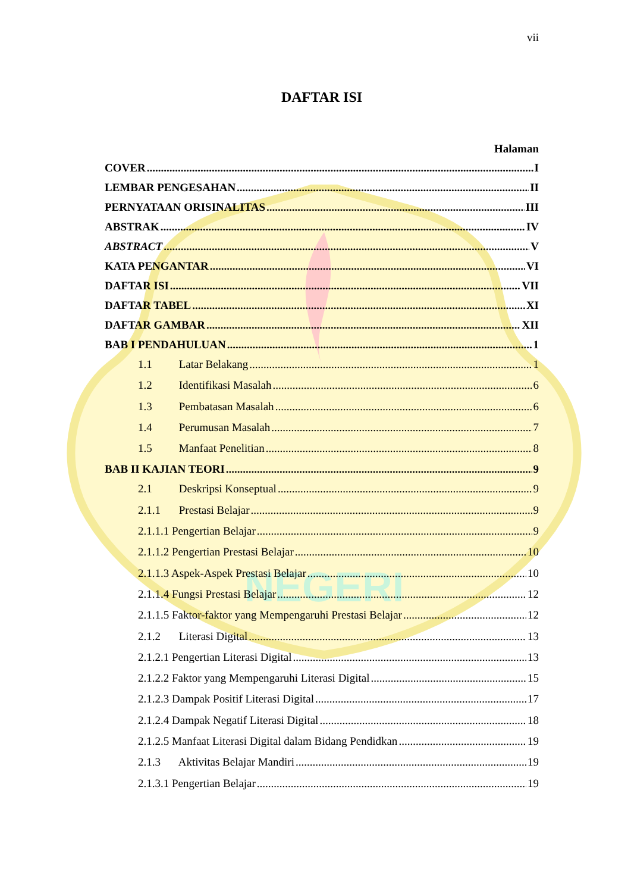NEGERI
vii
DAFTAR ISI
Halaman
COVER I
LEMBAR PENGESAHAN II
PERNYATAAN ORISINALITAS III
ABSTRAK IV
ABSTRACT V
KATA PENGANTAR VI
DAFTAR ISI VII
DAFTAR TABEL XI
DAFTAR GAMBAR XII
BAB I PENDAHULUAN 1
1.1 Latar Belakang 1
1.2 Identifikasi Masalah 6
1.3 Pembatasan Masalah 6
1.4 Perumusan Masalah 7
1.5 Manfaat Penelitian 8
BAB II KAJIAN TEORI 9
2.1 Deskripsi Konseptual 9
2.1.1 Prestasi Belajar 9
2.1.1.1 Pengertian Belajar 9
2.1.1.2 Pengertian Prestasi Belajar 10
2.1.1.3 Aspek-Aspek Prestasi Belajar 10
2.1.1.4 Fungsi Prestasi Belajar 12
2.1.1.5 Faktor-faktor yang Mempengaruhi Prestasi Belajar 12
2.1.2 Literasi Digital 13
2.1.2.1 Pengertian Literasi Digital 13
2.1.2.2 Faktor yang Mempengaruhi Literasi Digital 15
2.1.2.3 Dampak Positif Literasi Digital 17
2.1.2.4 Dampak Negatif Literasi Digital 18
2.1.2.5 Manfaat Literasi Digital dalam Bidang Pendidkan 19
2.1.3 Aktivitas Belajar Mandiri 19
2.1.3.1 Pengertian Belajar 19